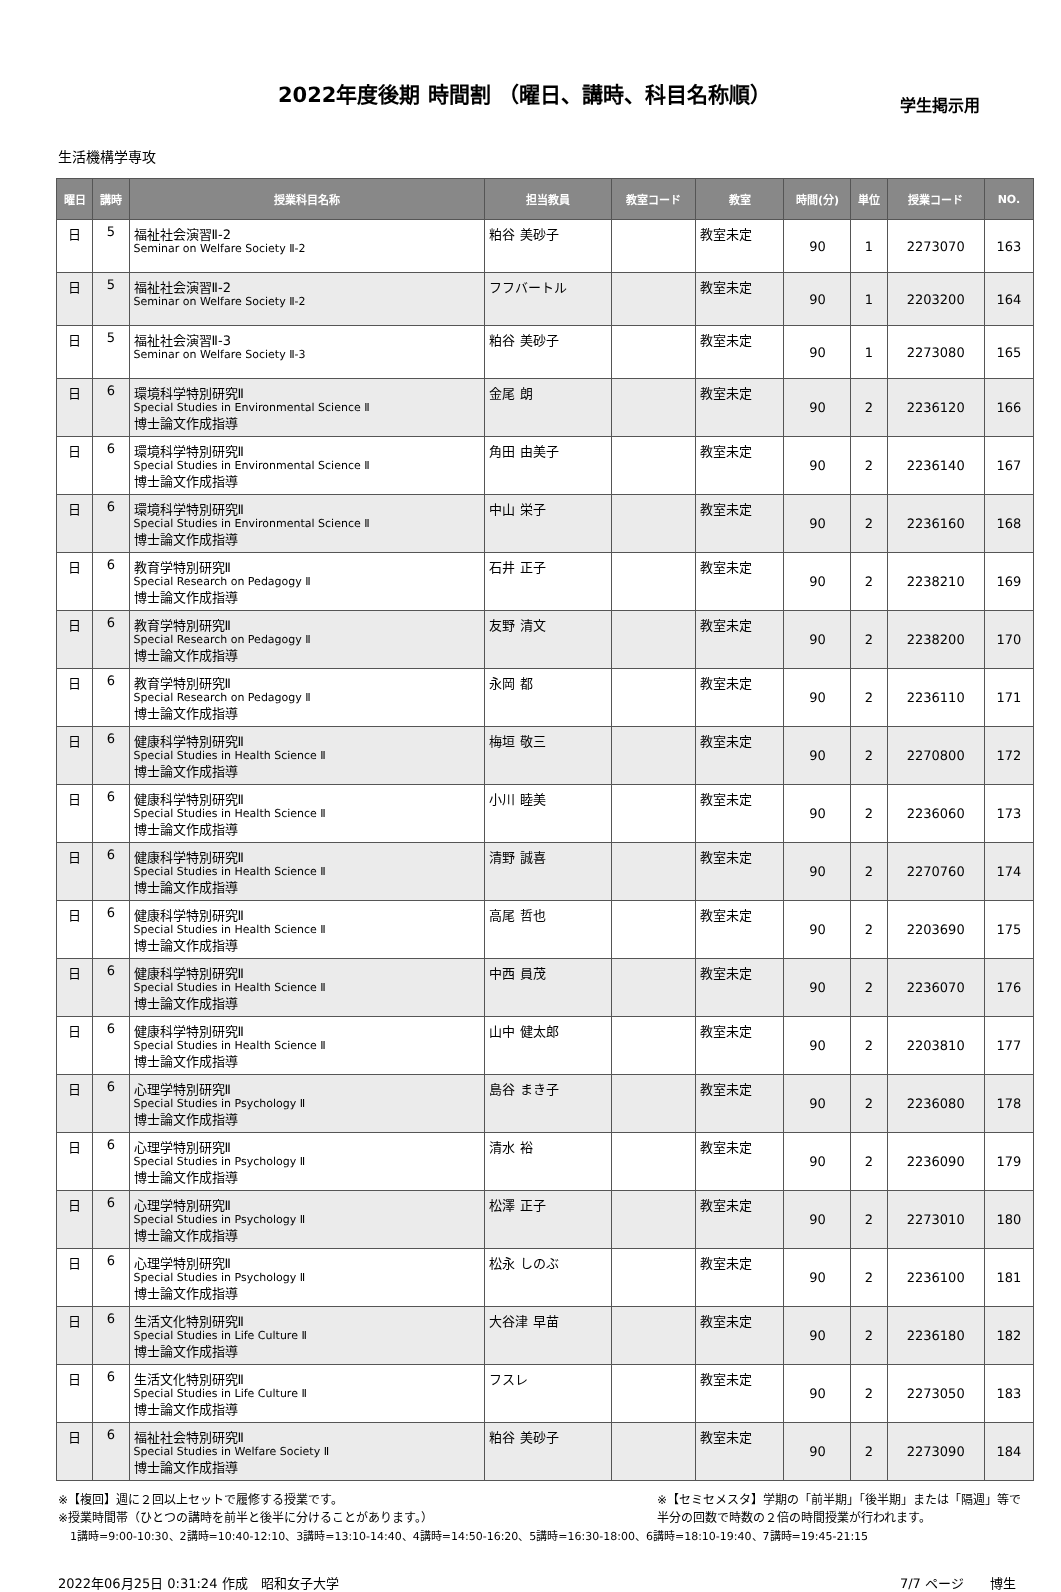2022年度後期 時間割 （曜日、講時、科目名称順）
学生掲示用
生活機構学専攻
| 曜日 | 講時 | 授業科目名称 | 担当教員 | 教室コード | 教室 | 時間(分) | 単位 | 授業コード | NO. |
| --- | --- | --- | --- | --- | --- | --- | --- | --- | --- |
| 日 | 5 | 福祉社会演習Ⅱ-2 Seminar on Welfare Society Ⅱ-2 | 粕谷 美砂子 | | 教室未定 | 90 | 1 | 2273070 | 163 |
| 日 | 5 | 福祉社会演習Ⅱ-2 Seminar on Welfare Society Ⅱ-2 | フフバートル | | 教室未定 | 90 | 1 | 2203200 | 164 |
| 日 | 5 | 福祉社会演習Ⅱ-3 Seminar on Welfare Society Ⅱ-3 | 粕谷 美砂子 | | 教室未定 | 90 | 1 | 2273080 | 165 |
| 日 | 6 | 環境科学特別研究Ⅱ Special Studies in Environmental Science Ⅱ 博士論文作成指導 | 金尾 朗 | | 教室未定 | 90 | 2 | 2236120 | 166 |
| 日 | 6 | 環境科学特別研究Ⅱ Special Studies in Environmental Science Ⅱ 博士論文作成指導 | 角田 由美子 | | 教室未定 | 90 | 2 | 2236140 | 167 |
| 日 | 6 | 環境科学特別研究Ⅱ Special Studies in Environmental Science Ⅱ 博士論文作成指導 | 中山 栄子 | | 教室未定 | 90 | 2 | 2236160 | 168 |
| 日 | 6 | 教育学特別研究Ⅱ Special Research on Pedagogy Ⅱ 博士論文作成指導 | 石井 正子 | | 教室未定 | 90 | 2 | 2238210 | 169 |
| 日 | 6 | 教育学特別研究Ⅱ Special Research on Pedagogy Ⅱ 博士論文作成指導 | 友野 清文 | | 教室未定 | 90 | 2 | 2238200 | 170 |
| 日 | 6 | 教育学特別研究Ⅱ Special Research on Pedagogy Ⅱ 博士論文作成指導 | 永岡 都 | | 教室未定 | 90 | 2 | 2236110 | 171 |
| 日 | 6 | 健康科学特別研究Ⅱ Special Studies in Health Science Ⅱ 博士論文作成指導 | 梅垣 敬三 | | 教室未定 | 90 | 2 | 2270800 | 172 |
| 日 | 6 | 健康科学特別研究Ⅱ Special Studies in Health Science Ⅱ 博士論文作成指導 | 小川 睦美 | | 教室未定 | 90 | 2 | 2236060 | 173 |
| 日 | 6 | 健康科学特別研究Ⅱ Special Studies in Health Science Ⅱ 博士論文作成指導 | 清野 誠喜 | | 教室未定 | 90 | 2 | 2270760 | 174 |
| 日 | 6 | 健康科学特別研究Ⅱ Special Studies in Health Science Ⅱ 博士論文作成指導 | 高尾 哲也 | | 教室未定 | 90 | 2 | 2203690 | 175 |
| 日 | 6 | 健康科学特別研究Ⅱ Special Studies in Health Science Ⅱ 博士論文作成指導 | 中西 員茂 | | 教室未定 | 90 | 2 | 2236070 | 176 |
| 日 | 6 | 健康科学特別研究Ⅱ Special Studies in Health Science Ⅱ 博士論文作成指導 | 山中 健太郎 | | 教室未定 | 90 | 2 | 2203810 | 177 |
| 日 | 6 | 心理学特別研究Ⅱ Special Studies in Psychology Ⅱ 博士論文作成指導 | 島谷 まき子 | | 教室未定 | 90 | 2 | 2236080 | 178 |
| 日 | 6 | 心理学特別研究Ⅱ Special Studies in Psychology Ⅱ 博士論文作成指導 | 清水 裕 | | 教室未定 | 90 | 2 | 2236090 | 179 |
| 日 | 6 | 心理学特別研究Ⅱ Special Studies in Psychology Ⅱ 博士論文作成指導 | 松澤 正子 | | 教室未定 | 90 | 2 | 2273010 | 180 |
| 日 | 6 | 心理学特別研究Ⅱ Special Studies in Psychology Ⅱ 博士論文作成指導 | 松永 しのぶ | | 教室未定 | 90 | 2 | 2236100 | 181 |
| 日 | 6 | 生活文化特別研究Ⅱ Special Studies in Life Culture Ⅱ 博士論文作成指導 | 大谷津 早苗 | | 教室未定 | 90 | 2 | 2236180 | 182 |
| 日 | 6 | 生活文化特別研究Ⅱ Special Studies in Life Culture Ⅱ 博士論文作成指導 | フスレ | | 教室未定 | 90 | 2 | 2273050 | 183 |
| 日 | 6 | 福祉社会特別研究Ⅱ Special Studies in Welfare Society Ⅱ 博士論文作成指導 | 粕谷 美砂子 | | 教室未定 | 90 | 2 | 2273090 | 184 |
※【複回】週に２回以上セットで履修する授業です。
※授業時間帯（ひとつの講時を前半と後半に分けることがあります。）
※【セミセメスタ】学期の「前半期」「後半期」または「隔週」等で
半分の回数で時数の２倍の時間授業が行われます。
1講時=9:00-10:30、2講時=10:40-12:10、3講時=13:10-14:40、4講時=14:50-16:20、5講時=16:30-18:00、6講時=18:10-19:40、7講時=19:45-21:15
2022年06月25日 0:31:24 作成　昭和女子大学 7/7 ページ　　博生